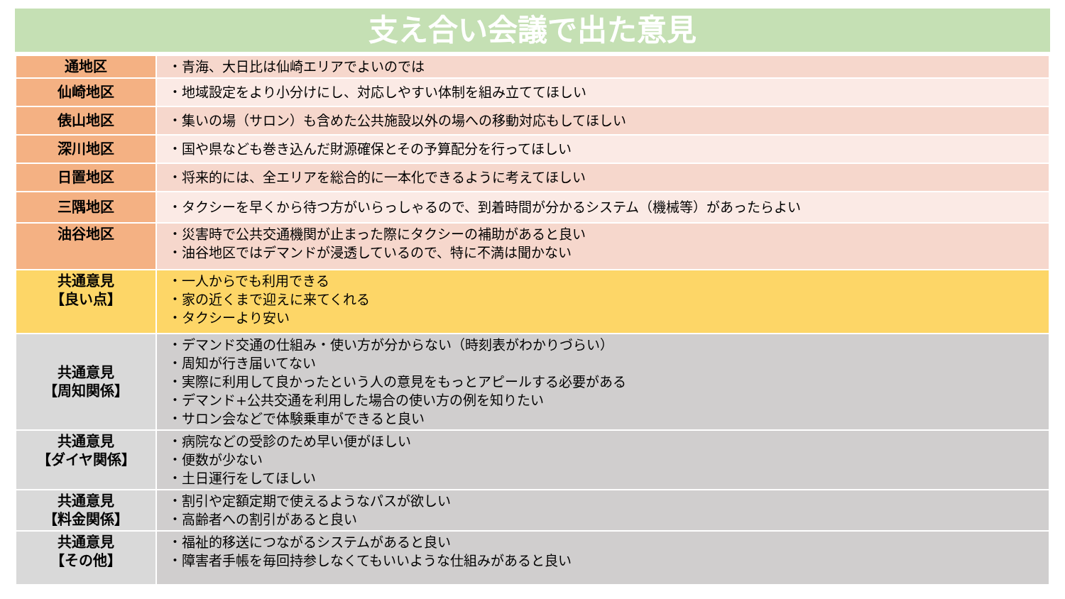支え合い会議で出た意見
| 通地区 | ・青海、大日比は仙崎エリアでよいのでは |
| 仙崎地区 | ・地域設定をより小分けにし、対応しやすい体制を組み立ててほしい |
| 俵山地区 | ・集いの場（サロン）も含めた公共施設以外の場への移動対応もしてほしい |
| 深川地区 | ・国や県なども巻き込んだ財源確保とその予算配分を行ってほしい |
| 日置地区 | ・将来的には、全エリアを総合的に一本化できるように考えてほしい |
| 三隅地区 | ・タクシーを早くから待つ方がいらっしゃるので、到着時間が分かるシステム（機械等）があったらよい |
| 油谷地区 | ・災害時で公共交通機関が止まった際にタクシーの補助があると良い ・油谷地区ではデマンドが浸透しているので、特に不満は聞かない |
| 共通意見 【良い点】 | ・一人からでも利用できる ・家の近くまで迎えに来てくれる ・タクシーより安い |
| 共通意見 【周知関係】 | ・デマンド交通の仕組み・使い方が分からない（時刻表がわかりづらい） ・周知が行き届いてない ・実際に利用して良かったという人の意見をもっとアピールする必要がある ・デマンド+公共交通を利用した場合の使い方の例を知りたい ・サロン会などで体験乗車ができると良い |
| 共通意見 【ダイヤ関係】 | ・病院などの受診のため早い便がほしい ・便数が少ない ・土日運行をしてほしい |
| 共通意見 【料金関係】 | ・割引や定額定期で使えるようなパスが欲しい ・高齢者への割引があると良い |
| 共通意見 【その他】 | ・福祉的移送につながるシステムがあると良い ・障害者手帳を毎回持参しなくてもいいような仕組みがあると良い |